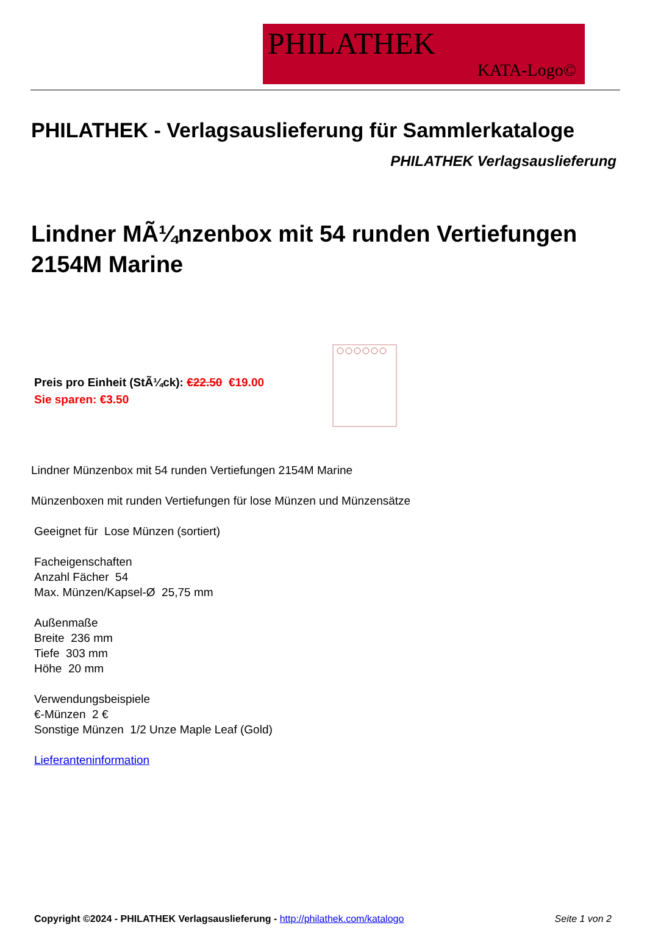PHILATHEK
KATA-Logo©
PHILATHEK - Verlagsauslieferung für Sammlerkataloge
PHILATHEK Verlagsauslieferung
Lindner MÃ¼nzenbox mit 54 runden Vertiefungen 2154M Marine
Preis pro Einheit (StÃ¼ck): €22.50 €19.00
Sie sparen: €3.50
Lindner Münzenbox mit 54 runden Vertiefungen 2154M Marine
Münzenboxen mit runden Vertiefungen für lose Münzen und Münzensätze
Geeignet für Lose Münzen (sortiert)
Facheigenschaften
Anzahl Fächer 54
Max. Münzen/Kapsel-Ø 25,75 mm
Außenmaße
Breite 236 mm
Tiefe 303 mm
Höhe 20 mm
Verwendungsbeispiele
€-Münzen 2 €
Sonstige Münzen 1/2 Unze Maple Leaf (Gold)
Lieferanteninformation
Copyright ©2024 - PHILATHEK Verlagsauslieferung - http://philathek.com/katalogo Seite 1 von 2